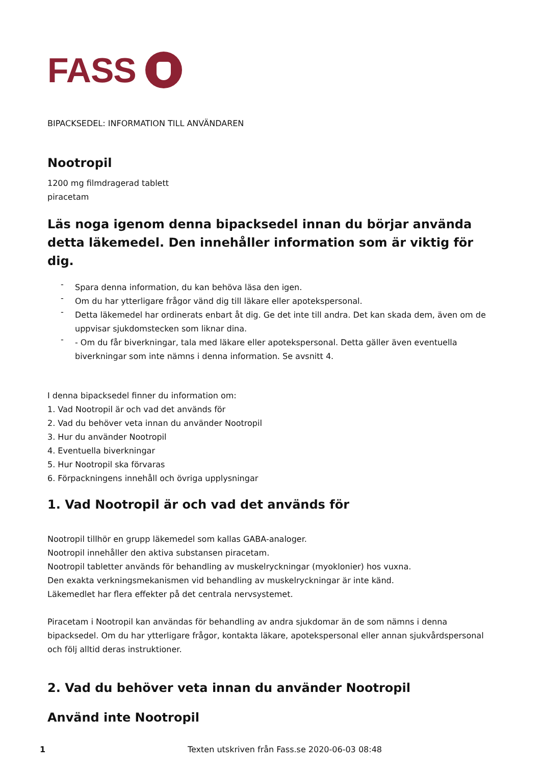FASS
BIPACKSEDEL: INFORMATION TILL ANVÄNDAREN
Nootropil
1200 mg filmdragerad tablett
piracetam
Läs noga igenom denna bipacksedel innan du börjar använda detta läkemedel. Den innehåller information som är viktig för dig.
- Spara denna information, du kan behöva läsa den igen.
- Om du har ytterligare frågor vänd dig till läkare eller apotekspersonal.
- Detta läkemedel har ordinerats enbart åt dig. Ge det inte till andra. Det kan skada dem, även om de uppvisar sjukdomstecken som liknar dina.
- - Om du får biverkningar, tala med läkare eller apotekspersonal. Detta gäller även eventuella biverkningar som inte nämns i denna information. Se avsnitt 4.
I denna bipacksedel finner du information om:
1. Vad Nootropil är och vad det används för
2. Vad du behöver veta innan du använder Nootropil
3. Hur du använder Nootropil
4. Eventuella biverkningar
5. Hur Nootropil ska förvaras
6. Förpackningens innehåll och övriga upplysningar
1. Vad Nootropil är och vad det används för
Nootropil tillhör en grupp läkemedel som kallas GABA-analoger.
Nootropil innehåller den aktiva substansen piracetam.
Nootropil tabletter används för behandling av muskelryckningar (myoklonier) hos vuxna.
Den exakta verkningsmekanismen vid behandling av muskelryckningar är inte känd.
Läkemedlet har flera effekter på det centrala nervsystemet.
Piracetam i Nootropil kan användas för behandling av andra sjukdomar än de som nämns i denna bipacksedel. Om du har ytterligare frågor, kontakta läkare, apotekspersonal eller annan sjukvårdspersonal och följ alltid deras instruktioner.
2. Vad du behöver veta innan du använder Nootropil
Använd inte Nootropil
1 Texten utskriven från Fass.se 2020-06-03 08:48